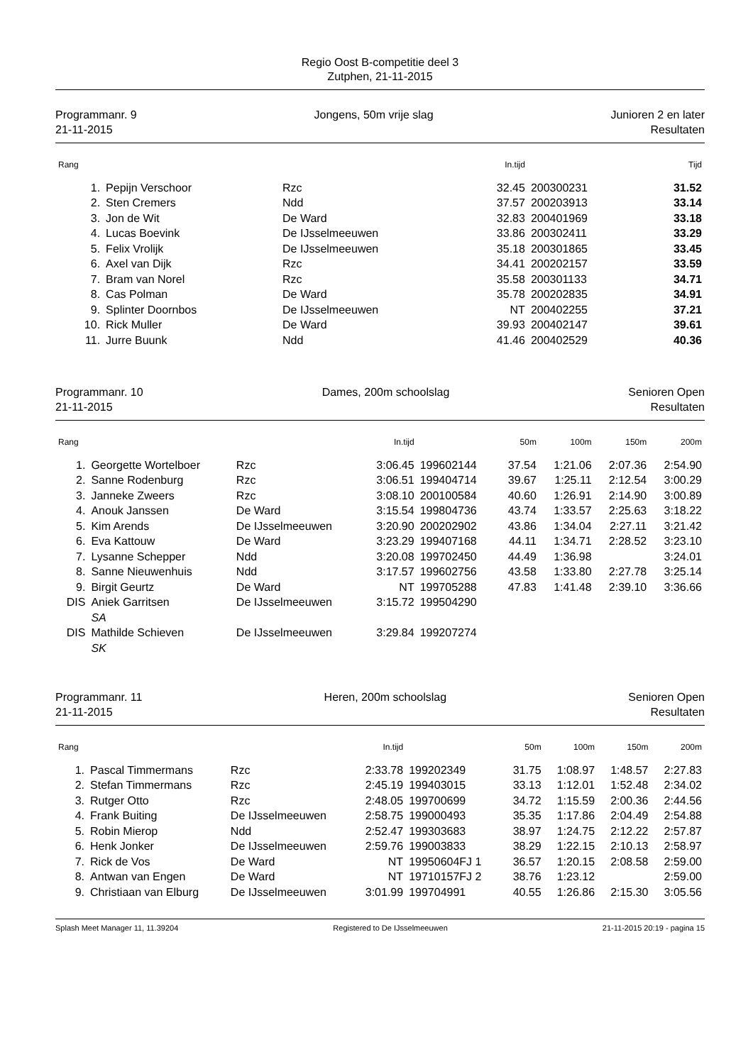Regio Oost B-competitie deel 3
Zutphen, 21-11-2015
Programmanr. 9
21-11-2015
Jongens, 50m vrije slag Junioren 2 en later
Resultaten
| Rang | | | In.tijd | | Tijd |
| --- | --- | --- | --- | --- | --- |
| 1. | Pepijn Verschoor | Rzc | 32.45 | 200300231 | 31.52 |
| 2. | Sten Cremers | Ndd | 37.57 | 200203913 | 33.14 |
| 3. | Jon de Wit | De Ward | 32.83 | 200401969 | 33.18 |
| 4. | Lucas Boevink | De IJsselmeeuwen | 33.86 | 200302411 | 33.29 |
| 5. | Felix Vrolijk | De IJsselmeeuwen | 35.18 | 200301865 | 33.45 |
| 6. | Axel van Dijk | Rzc | 34.41 | 200202157 | 33.59 |
| 7. | Bram van Norel | Rzc | 35.58 | 200301133 | 34.71 |
| 8. | Cas Polman | De Ward | 35.78 | 200202835 | 34.91 |
| 9. | Splinter Doornbos | De IJsselmeeuwen | NT | 200402255 | 37.21 |
| 10. | Rick Muller | De Ward | 39.93 | 200402147 | 39.61 |
| 11. | Jurre Buunk | Ndd | 41.46 | 200402529 | 40.36 |
Programmanr. 10
21-11-2015
Dames, 200m schoolslag Senioren Open
Resultaten
| Rang | | | In.tijd | | 50m | 100m | 150m | 200m |
| --- | --- | --- | --- | --- | --- | --- | --- | --- |
| 1. | Georgette Wortelboer | Rzc | 3:06.45 | 199602144 | 37.54 | 1:21.06 | 2:07.36 | 2:54.90 |
| 2. | Sanne Rodenburg | Rzc | 3:06.51 | 199404714 | 39.67 | 1:25.11 | 2:12.54 | 3:00.29 |
| 3. | Janneke Zweers | Rzc | 3:08.10 | 200100584 | 40.60 | 1:26.91 | 2:14.90 | 3:00.89 |
| 4. | Anouk Janssen | De Ward | 3:15.54 | 199804736 | 43.74 | 1:33.57 | 2:25.63 | 3:18.22 |
| 5. | Kim Arends | De IJsselmeeuwen | 3:20.90 | 200202902 | 43.86 | 1:34.04 | 2:27.11 | 3:21.42 |
| 6. | Eva Kattouw | De Ward | 3:23.29 | 199407168 | 44.11 | 1:34.71 | 2:28.52 | 3:23.10 |
| 7. | Lysanne Schepper | Ndd | 3:20.08 | 199702450 | 44.49 | 1:36.98 | | 3:24.01 |
| 8. | Sanne Nieuwenhuis | Ndd | 3:17.57 | 199602756 | 43.58 | 1:33.80 | 2:27.78 | 3:25.14 |
| 9. | Birgit Geurtz | De Ward | NT | 199705288 | 47.83 | 1:41.48 | 2:39.10 | 3:36.66 |
| DIS | Aniek Garritsen | De IJsselmeeuwen | 3:15.72 | 199504290 | | | | |
| | SA | | | | | | | |
| DIS | Mathilde Schieven | De IJsselmeeuwen | 3:29.84 | 199207274 | | | | |
| | SK | | | | | | | |
Programmanr. 11
21-11-2015
Heren, 200m schoolslag Senioren Open
Resultaten
| Rang | | | In.tijd | | 50m | 100m | 150m | 200m |
| --- | --- | --- | --- | --- | --- | --- | --- | --- |
| 1. | Pascal Timmermans | Rzc | 2:33.78 | 199202349 | 31.75 | 1:08.97 | 1:48.57 | 2:27.83 |
| 2. | Stefan Timmermans | Rzc | 2:45.19 | 199403015 | 33.13 | 1:12.01 | 1:52.48 | 2:34.02 |
| 3. | Rutger Otto | Rzc | 2:48.05 | 199700699 | 34.72 | 1:15.59 | 2:00.36 | 2:44.56 |
| 4. | Frank Buiting | De IJsselmeeuwen | 2:58.75 | 199000493 | 35.35 | 1:17.86 | 2:04.49 | 2:54.88 |
| 5. | Robin Mierop | Ndd | 2:52.47 | 199303683 | 38.97 | 1:24.75 | 2:12.22 | 2:57.87 |
| 6. | Henk Jonker | De IJsselmeeuwen | 2:59.76 | 199003833 | 38.29 | 1:22.15 | 2:10.13 | 2:58.97 |
| 7. | Rick de Vos | De Ward | NT | 19950604FJ 1 | 36.57 | 1:20.15 | 2:08.58 | 2:59.00 |
| 8. | Antwan van Engen | De Ward | NT | 19710157FJ 2 | 38.76 | 1:23.12 | | 2:59.00 |
| 9. | Christiaan van Elburg | De IJsselmeeuwen | 3:01.99 | 199704991 | 40.55 | 1:26.86 | 2:15.30 | 3:05.56 |
Splash Meet Manager 11, 11.39204 Registered to De IJsselmeeuwen 21-11-2015 20:19 - pagina 15